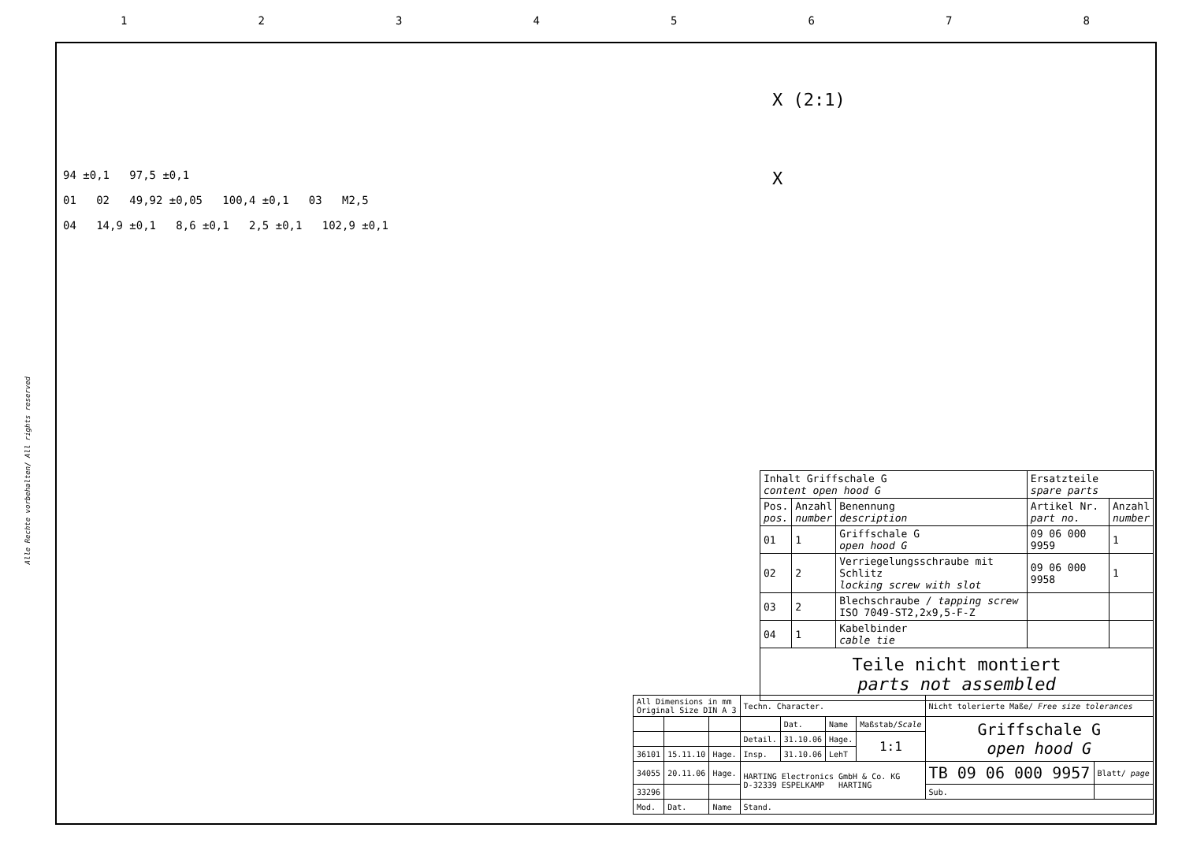1 2 3 4 5 6 7 8
Alle Rechte vorbehalten/ All rights reserved
94 ±0,1 97,5 ±0,1
01 02 49,92 ±0,05 100,4 ±0,1 03 M2,5
04 14,9 ±0,1 8,6 ±0,1 2,5 ±0,1 102,9 ±0,1
X (2:1)
X
| Inhalt Griffschale G content open hood G | | | Ersatzteile spare parts | |
| --- | --- | --- | --- | --- |
| Pos. pos. | Anzahl number | Benennung description | Artikel Nr. part no. | Anzahl number |
| 01 | 1 | Griffschale G open hood G | 09 06 000 9959 | 1 |
| 02 | 2 | Verriegelungsschraube mit Schlitz locking screw with slot | 09 06 000 9958 | 1 |
| 03 | 2 | Blechschraube / tapping screw ISO 7049-ST2,2x9,5-F-Z | | |
| 04 | 1 | Kabelbinder cable tie | | |
| Teile nicht montiert parts not assembled | | | | |
| All Dimensions in mm Original Size DIN A 3 | | | Techn. Character. | | | | Nicht tolerierte Maße/ Free size tolerances | |
| | | | | Dat. | Name | Maßstab/ Scale | Griffschale G open hood G | |
| | | | Detail. | 31.10.06 | Hage. | 1:1 | | |
| 36101 | 15.11.10 | Hage. | Insp. | 31.10.06 | LehT | | | |
| 34055 | 20.11.06 | Hage. | HARTING Electronics GmbH & Co. KG D-32339 ESPELKAMP HARTING | | | | TB 09 06 000 9957 | Blatt/ page |
| 33296 | | | | | | | Sub. | |
| Mod. | Dat. | Name | Stand. | | | | | |